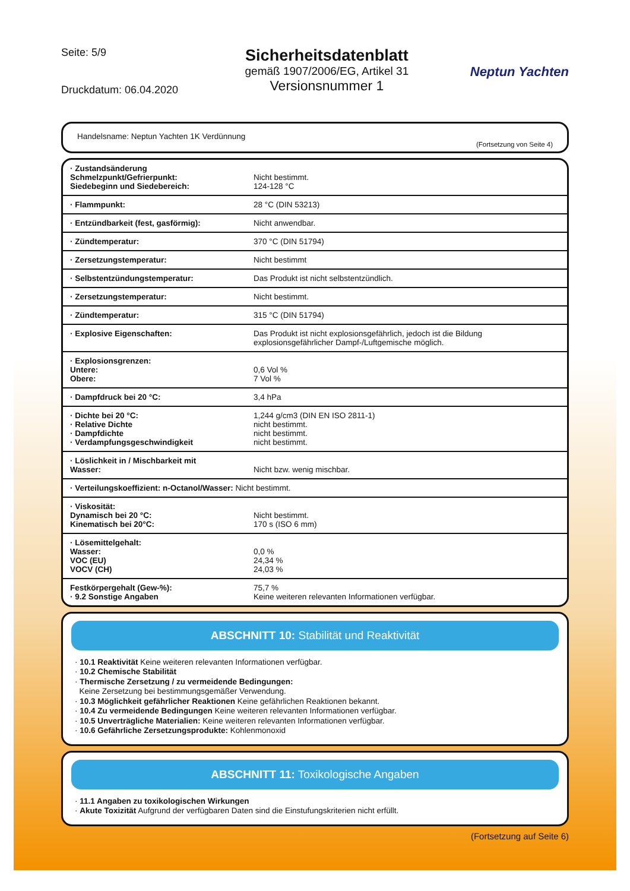Seite: 5/9
Druckdatum: 06.04.2020
Sicherheitsdatenblatt
gemäß 1907/2006/EG, Artikel 31
Versionsnummer 1
Neptun Yachten
Handelsname: Neptun Yachten 1K Verdünnung
(Fortsetzung von Seite 4)
| · Zustandsänderung Schmelzpunkt/Gefrierpunkt: Siedebeginn und Siedebereich: | Nicht bestimmt. 124-128 °C |
| · Flammpunkt: | 28 °C (DIN 53213) |
| · Entzündbarkeit (fest, gasförmig): | Nicht anwendbar. |
| · Zündtemperatur: | 370 °C (DIN 51794) |
| · Zersetzungstemperatur: | Nicht bestimmt |
| · Selbstentzündungstemperatur: | Das Produkt ist nicht selbstentzündlich. |
| · Zersetzungstemperatur: | Nicht bestimmt. |
| · Zündtemperatur: | 315 °C (DIN 51794) |
| · Explosive Eigenschaften: | Das Produkt ist nicht explosionsgefährlich, jedoch ist die Bildung explosionsgefährlicher Dampf-/Luftgemische möglich. |
| · Explosionsgrenzen: Untere: Obere: | 0,6 Vol % 7 Vol % |
| · Dampfdruck bei 20 °C: | 3,4 hPa |
| · Dichte bei 20 °C: · Relative Dichte · Dampfdichte · Verdampfungsgeschwindigkeit | 1,244 g/cm3 (DIN EN ISO 2811-1) nicht bestimmt. nicht bestimmt. nicht bestimmt. |
| · Löslichkeit in / Mischbarkeit mit Wasser: | Nicht bzw. wenig mischbar. |
| · Verteilungskoeffizient: n-Octanol/Wasser: Nicht bestimmt. | |
| · Viskosität: Dynamisch bei 20 °C: Kinematisch bei 20°C: | Nicht bestimmt. 170 s (ISO 6 mm) |
| · Lösemittelgehalt: Wasser: VOC (EU) VOCV (CH) | 0,0 % 24,34 % 24,03 % |
| Festkörpergehalt (Gew-%): · 9.2 Sonstige Angaben | 75,7 % Keine weiteren relevanten Informationen verfügbar. |
ABSCHNITT 10: Stabilität und Reaktivität
· 10.1 Reaktivität Keine weiteren relevanten Informationen verfügbar.
· 10.2 Chemische Stabilität
· Thermische Zersetzung / zu vermeidende Bedingungen:
Keine Zersetzung bei bestimmungsgemäßer Verwendung.
· 10.3 Möglichkeit gefährlicher Reaktionen Keine gefährlichen Reaktionen bekannt.
· 10.4 Zu vermeidende Bedingungen Keine weiteren relevanten Informationen verfügbar.
· 10.5 Unverträgliche Materialien: Keine weiteren relevanten Informationen verfügbar.
· 10.6 Gefährliche Zersetzungsprodukte: Kohlenmonoxid
ABSCHNITT 11: Toxikologische Angaben
· 11.1 Angaben zu toxikologischen Wirkungen
· Akute Toxizität Aufgrund der verfügbaren Daten sind die Einstufungskriterien nicht erfüllt.
(Fortsetzung auf Seite 6)